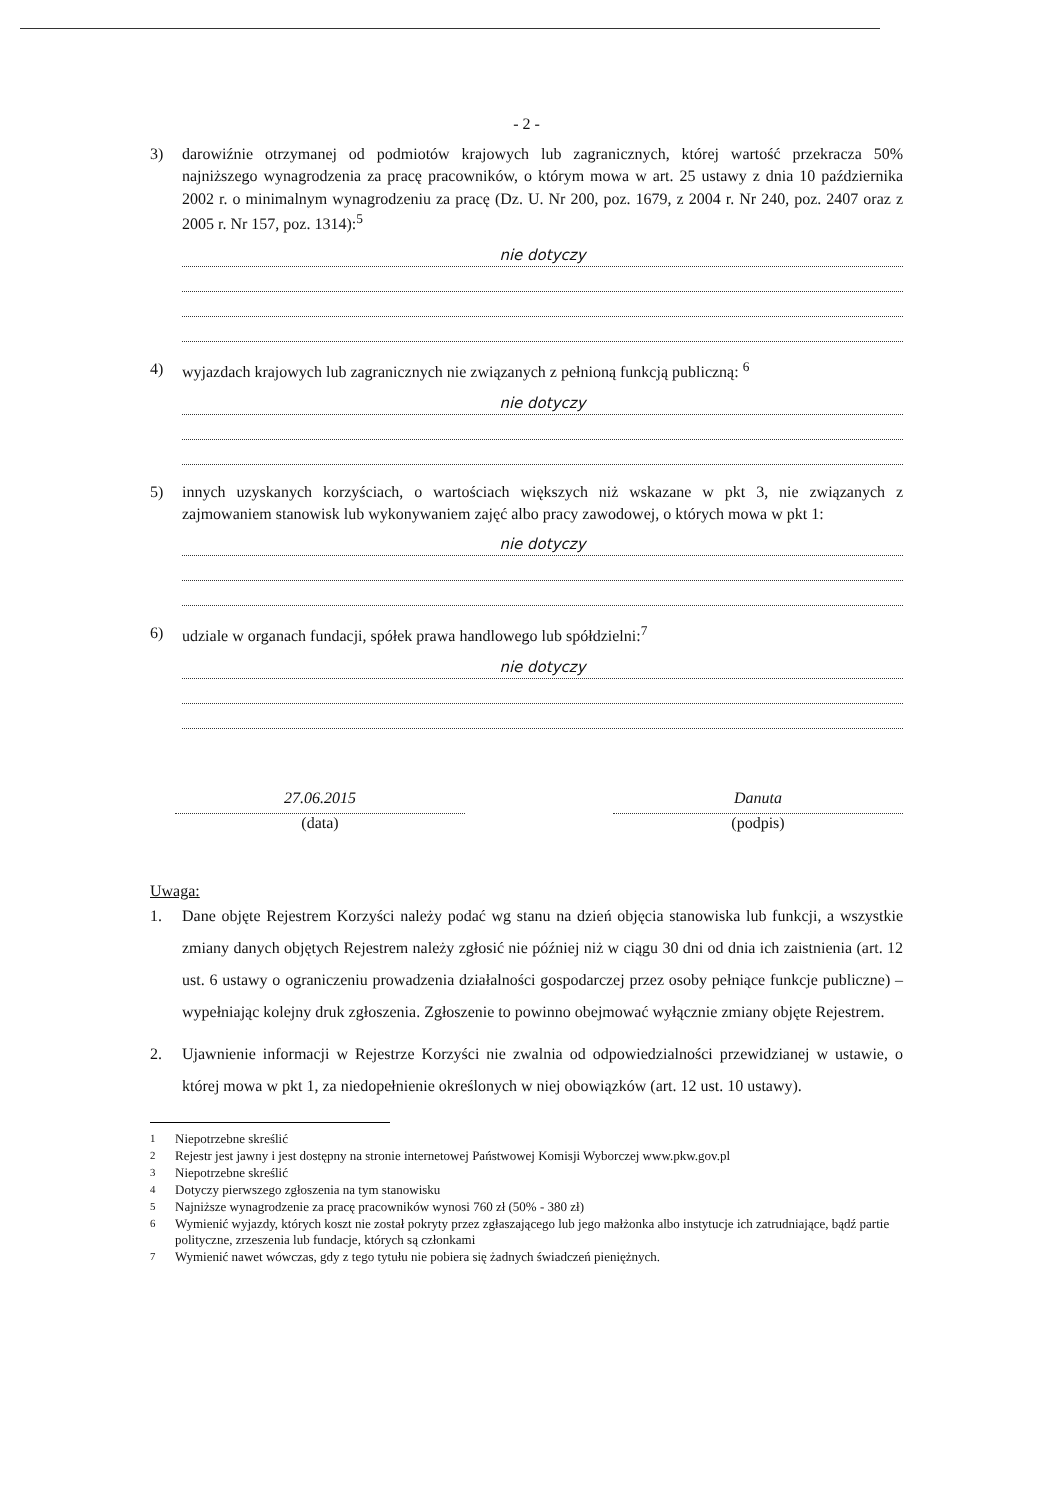- 2 -
3) darowiźnie otrzymanej od podmiotów krajowych lub zagranicznych, której wartość przekracza 50% najniższego wynagrodzenia za pracę pracowników, o którym mowa w art. 25 ustawy z dnia 10 października 2002 r. o minimalnym wynagrodzeniu za pracę (Dz. U. Nr 200, poz. 1679, z 2004 r. Nr 240, poz. 2407 oraz z 2005 r. Nr 157, poz. 1314):<sup>5</sup>
nie dotyczy
4) wyjazdach krajowych lub zagranicznych nie związanych z pełnioną funkcją publiczną: <sup>6</sup>
nie dotyczy
5) innych uzyskanych korzyściach, o wartościach większych niż wskazane w pkt 3, nie związanych z zajmowaniem stanowisk lub wykonywaniem zajęć albo pracy zawodowej, o których mowa w pkt 1:
nie dotyczy
6) udziale w organach fundacji, spółek prawa handlowego lub spółdzielni:<sup>7</sup>
nie dotyczy
27.06.2015
(data)
Danuta
(podpis)
Uwaga:
1. Dane objęte Rejestrem Korzyści należy podać wg stanu na dzień objęcia stanowiska lub funkcji, a wszystkie zmiany danych objętych Rejestrem należy zgłosić nie później niż w ciągu 30 dni od dnia ich zaistnienia (art. 12 ust. 6 ustawy o ograniczeniu prowadzenia działalności gospodarczej przez osoby pełniące funkcje publiczne) – wypełniając kolejny druk zgłoszenia. Zgłoszenie to powinno obejmować wyłącznie zmiany objęte Rejestrem.
2. Ujawnienie informacji w Rejestrze Korzyści nie zwalnia od odpowiedzialności przewidzianej w ustawie, o której mowa w pkt 1, za niedopełnienie określonych w niej obowiązków (art. 12 ust. 10 ustawy).
<sup>1</sup> Niepotrzebne skreślić
<sup>2</sup> Rejestr jest jawny i jest dostępny na stronie internetowej Państwowej Komisji Wyborczej www.pkw.gov.pl
<sup>3</sup> Niepotrzebne skreślić
<sup>4</sup> Dotyczy pierwszego zgłoszenia na tym stanowisku
<sup>5</sup> Najniższe wynagrodzenie za pracę pracowników wynosi 760 zł (50% - 380 zł)
<sup>6</sup> Wymienić wyjazdy, których koszt nie został pokryty przez zgłaszającego lub jego małżonka albo instytucje ich zatrudniające, bądź partie polityczne, zrzeszenia lub fundacje, których są członkami
<sup>7</sup> Wymienić nawet wówczas, gdy z tego tytułu nie pobiera się żadnych świadczeń pieniężnych.